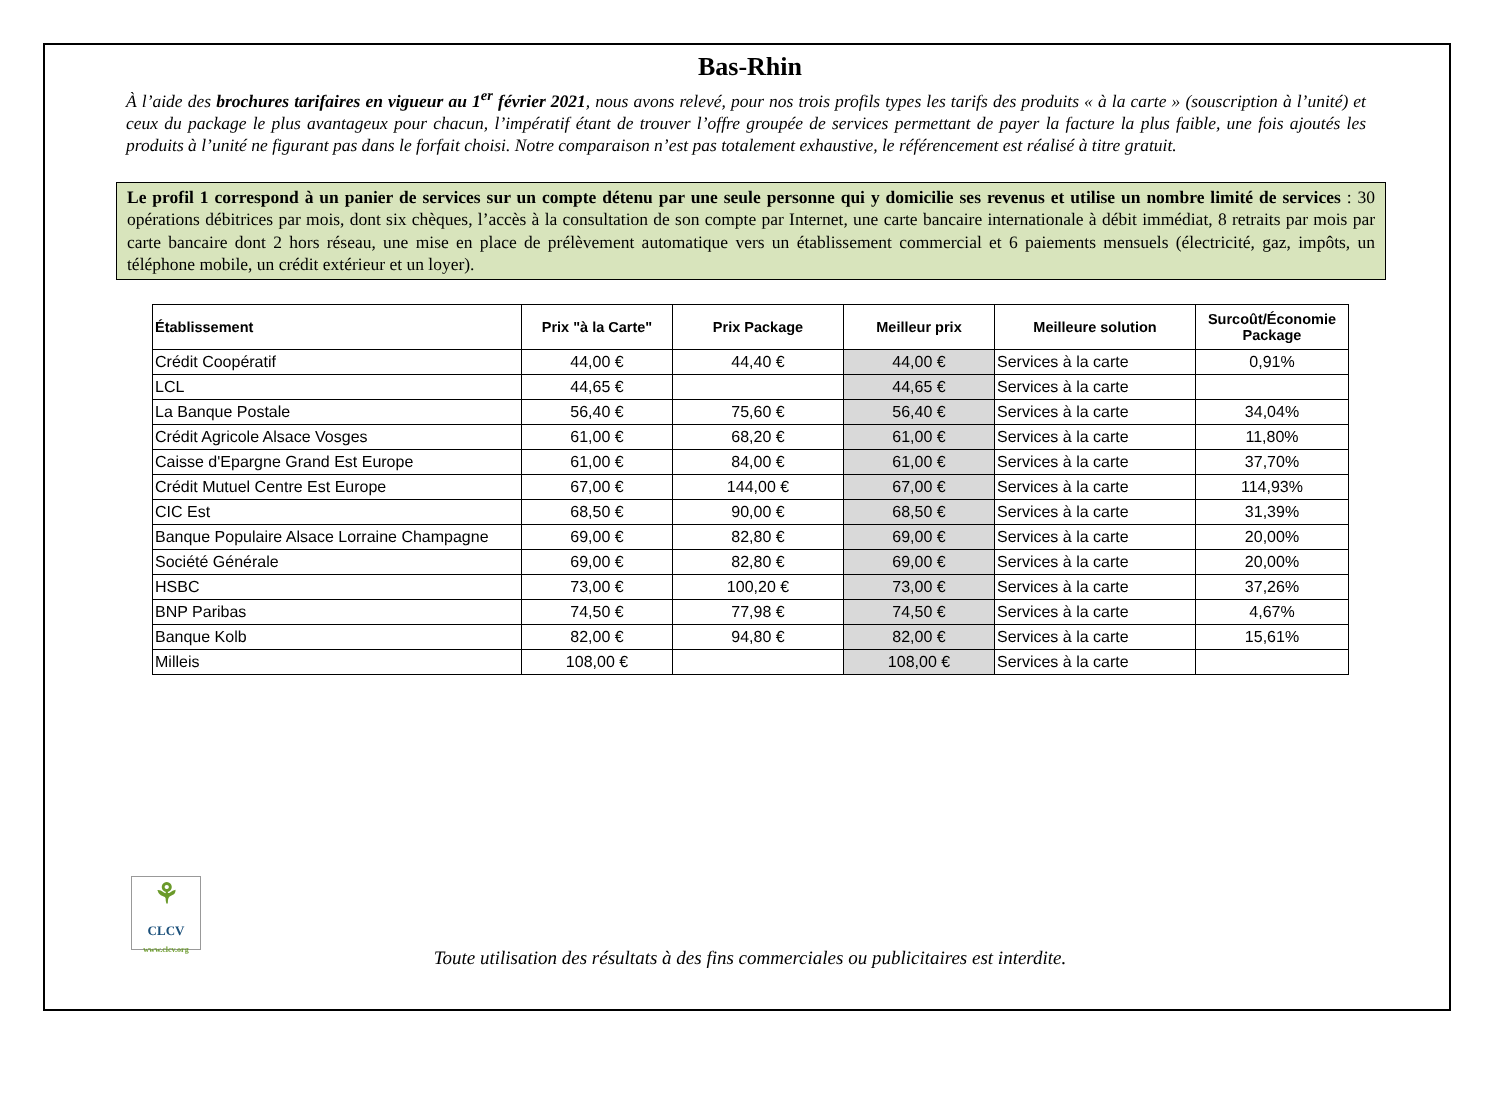Bas-Rhin
À l’aide des brochures tarifaires en vigueur au 1<sup>er</sup> février 2021, nous avons relevé, pour nos trois profils types les tarifs des produits « à la carte » (souscription à l’unité) et ceux du package le plus avantageux pour chacun, l’impératif étant de trouver l’offre groupée de services permettant de payer la facture la plus faible, une fois ajoutés les produits à l’unité ne figurant pas dans le forfait choisi. Notre comparaison n’est pas totalement exhaustive, le référencement est réalisé à titre gratuit.
Le profil 1 correspond à un panier de services sur un compte détenu par une seule personne qui y domicilie ses revenus et utilise un nombre limité de services : 30 opérations débitrices par mois, dont six chèques, l’accès à la consultation de son compte par Internet, une carte bancaire internationale à débit immédiat, 8 retraits par mois par carte bancaire dont 2 hors réseau, une mise en place de prélèvement automatique vers un établissement commercial et 6 paiements mensuels (électricité, gaz, impôts, un téléphone mobile, un crédit extérieur et un loyer).
| Établissement | Prix "à la Carte" | Prix Package | Meilleur prix | Meilleure solution | Surcoût/Économie Package |
| --- | --- | --- | --- | --- | --- |
| Crédit Coopératif | 44,00 € | 44,40 € | 44,00 € | Services à la carte | 0,91% |
| LCL | 44,65 € | | 44,65 € | Services à la carte | |
| La Banque Postale | 56,40 € | 75,60 € | 56,40 € | Services à la carte | 34,04% |
| Crédit Agricole Alsace Vosges | 61,00 € | 68,20 € | 61,00 € | Services à la carte | 11,80% |
| Caisse d'Epargne Grand Est Europe | 61,00 € | 84,00 € | 61,00 € | Services à la carte | 37,70% |
| Crédit Mutuel Centre Est Europe | 67,00 € | 144,00 € | 67,00 € | Services à la carte | 114,93% |
| CIC Est | 68,50 € | 90,00 € | 68,50 € | Services à la carte | 31,39% |
| Banque Populaire Alsace Lorraine Champagne | 69,00 € | 82,80 € | 69,00 € | Services à la carte | 20,00% |
| Société Générale | 69,00 € | 82,80 € | 69,00 € | Services à la carte | 20,00% |
| HSBC | 73,00 € | 100,20 € | 73,00 € | Services à la carte | 37,26% |
| BNP Paribas | 74,50 € | 77,98 € | 74,50 € | Services à la carte | 4,67% |
| Banque Kolb | 82,00 € | 94,80 € | 82,00 € | Services à la carte | 15,61% |
| Milleis | 108,00 € | | 108,00 € | Services à la carte | |
⚘
CLCV
www.clcv.org
Toute utilisation des résultats à des fins commerciales ou publicitaires est interdite.